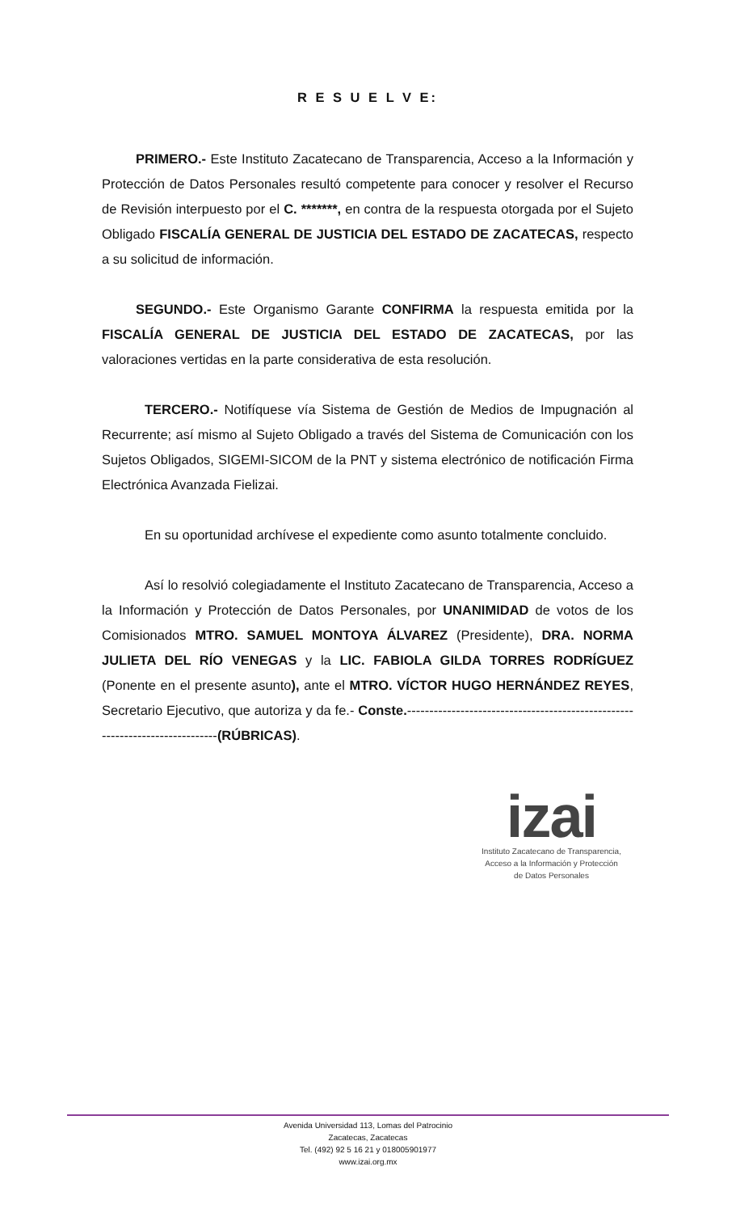R E S U E L V E:
PRIMERO.- Este Instituto Zacatecano de Transparencia, Acceso a la Información y Protección de Datos Personales resultó competente para conocer y resolver el Recurso de Revisión interpuesto por el C. *******, en contra de la respuesta otorgada por el Sujeto Obligado FISCALÍA GENERAL DE JUSTICIA DEL ESTADO DE ZACATECAS, respecto a su solicitud de información.
SEGUNDO.- Este Organismo Garante CONFIRMA la respuesta emitida por la FISCALÍA GENERAL DE JUSTICIA DEL ESTADO DE ZACATECAS, por las valoraciones vertidas en la parte considerativa de esta resolución.
TERCERO.- Notifíquese vía Sistema de Gestión de Medios de Impugnación al Recurrente; así mismo al Sujeto Obligado a través del Sistema de Comunicación con los Sujetos Obligados, SIGEMI-SICOM de la PNT y sistema electrónico de notificación Firma Electrónica Avanzada Fielizai.
En su oportunidad archívese el expediente como asunto totalmente concluido.
Así lo resolvió colegiadamente el Instituto Zacatecano de Transparencia, Acceso a la Información y Protección de Datos Personales, por UNANIMIDAD de votos de los Comisionados MTRO. SAMUEL MONTOYA ÁLVAREZ (Presidente), DRA. NORMA JULIETA DEL RÍO VENEGAS y la LIC. FABIOLA GILDA TORRES RODRÍGUEZ (Ponente en el presente asunto), ante el MTRO. VÍCTOR HUGO HERNÁNDEZ REYES, Secretario Ejecutivo, que autoriza y da fe.- Conste.-----------------------------------------------------------------------------(RÚBRICAS).
izai
Instituto Zacatecano de Transparencia,
Acceso a la Información y Protección
de Datos Personales
Avenida Universidad 113, Lomas del Patrocinio
Zacatecas, Zacatecas
Tel. (492) 92 5 16 21 y 018005901977
www.izai.org.mx